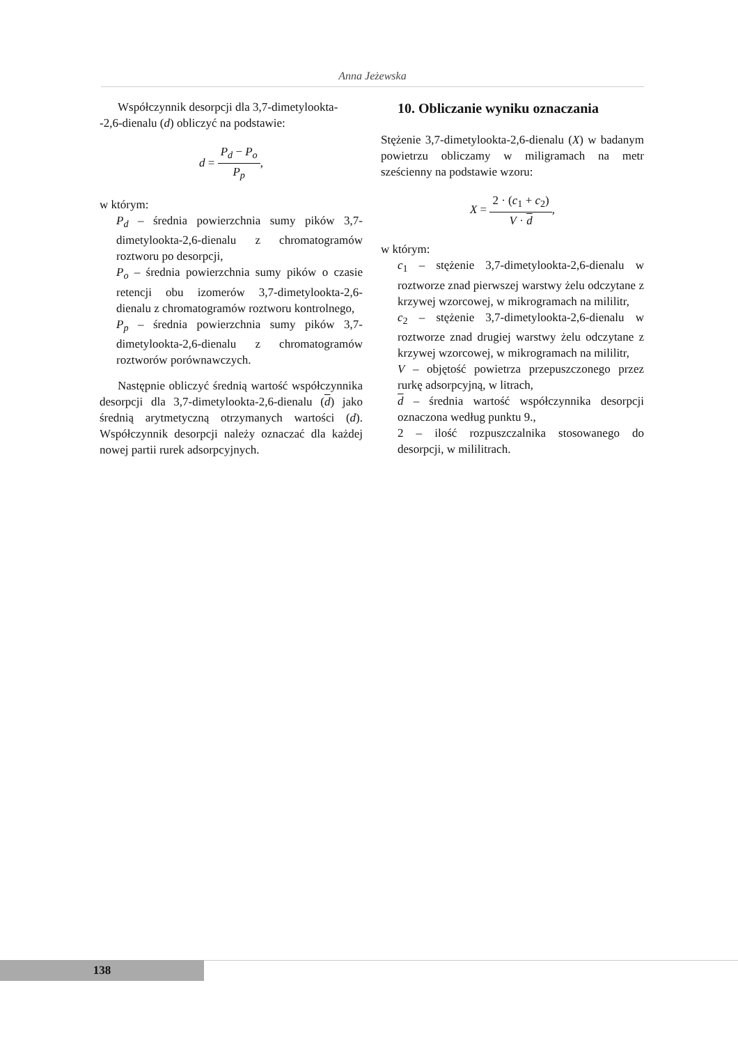Anna Jeżewska
Współczynnik desorpcji dla 3,7-dimetylookta-
-2,6-dienalu (d) obliczyć na podstawie:
d = P<sub>d</sub> − P<sub>o</sub> P<sub>p</sub>,
w którym:
P<sub>d</sub> – średnia powierzchnia sumy pików 3,7-dimetylookta-2,6-dienalu z chromatogramów roztworu po desorpcji,
P<sub>o</sub> – średnia powierzchnia sumy pików o czasie retencji obu izomerów 3,7-dimetylookta-2,6-dienalu z chromatogramów roztworu kontrolnego,
P<sub>p</sub> – średnia powierzchnia sumy pików 3,7-dimetylookta-2,6-dienalu z chromatogramów roztworów porównawczych.
Następnie obliczyć średnią wartość współczynnika desorpcji dla 3,7-dimetylookta-2,6-dienalu (d) jako średnią arytmetyczną otrzymanych wartości (d). Współczynnik desorpcji należy oznaczać dla każdej nowej partii rurek adsorpcyjnych.
10. Obliczanie wyniku oznaczania
Stężenie 3,7-dimetylookta-2,6-dienalu (X) w badanym powietrzu obliczamy w miligramach na metr sześcienny na podstawie wzoru:
X = 2 · (c<sub>1</sub> + c<sub>2</sub>) V · d,
w którym:
c<sub>1</sub> – stężenie 3,7-dimetylookta-2,6-dienalu w roztworze znad pierwszej warstwy żelu odczytane z krzywej wzorcowej, w mikrogramach na mililitr,
c<sub>2</sub> – stężenie 3,7-dimetylookta-2,6-dienalu w roztworze znad drugiej warstwy żelu odczytane z krzywej wzorcowej, w mikrogramach na mililitr,
V – objętość powietrza przepuszczonego przez rurkę adsorpcyjną, w litrach,
d – średnia wartość współczynnika desorpcji oznaczona według punktu 9.,
2 – ilość rozpuszczalnika stosowanego do desorpcji, w mililitrach.
138